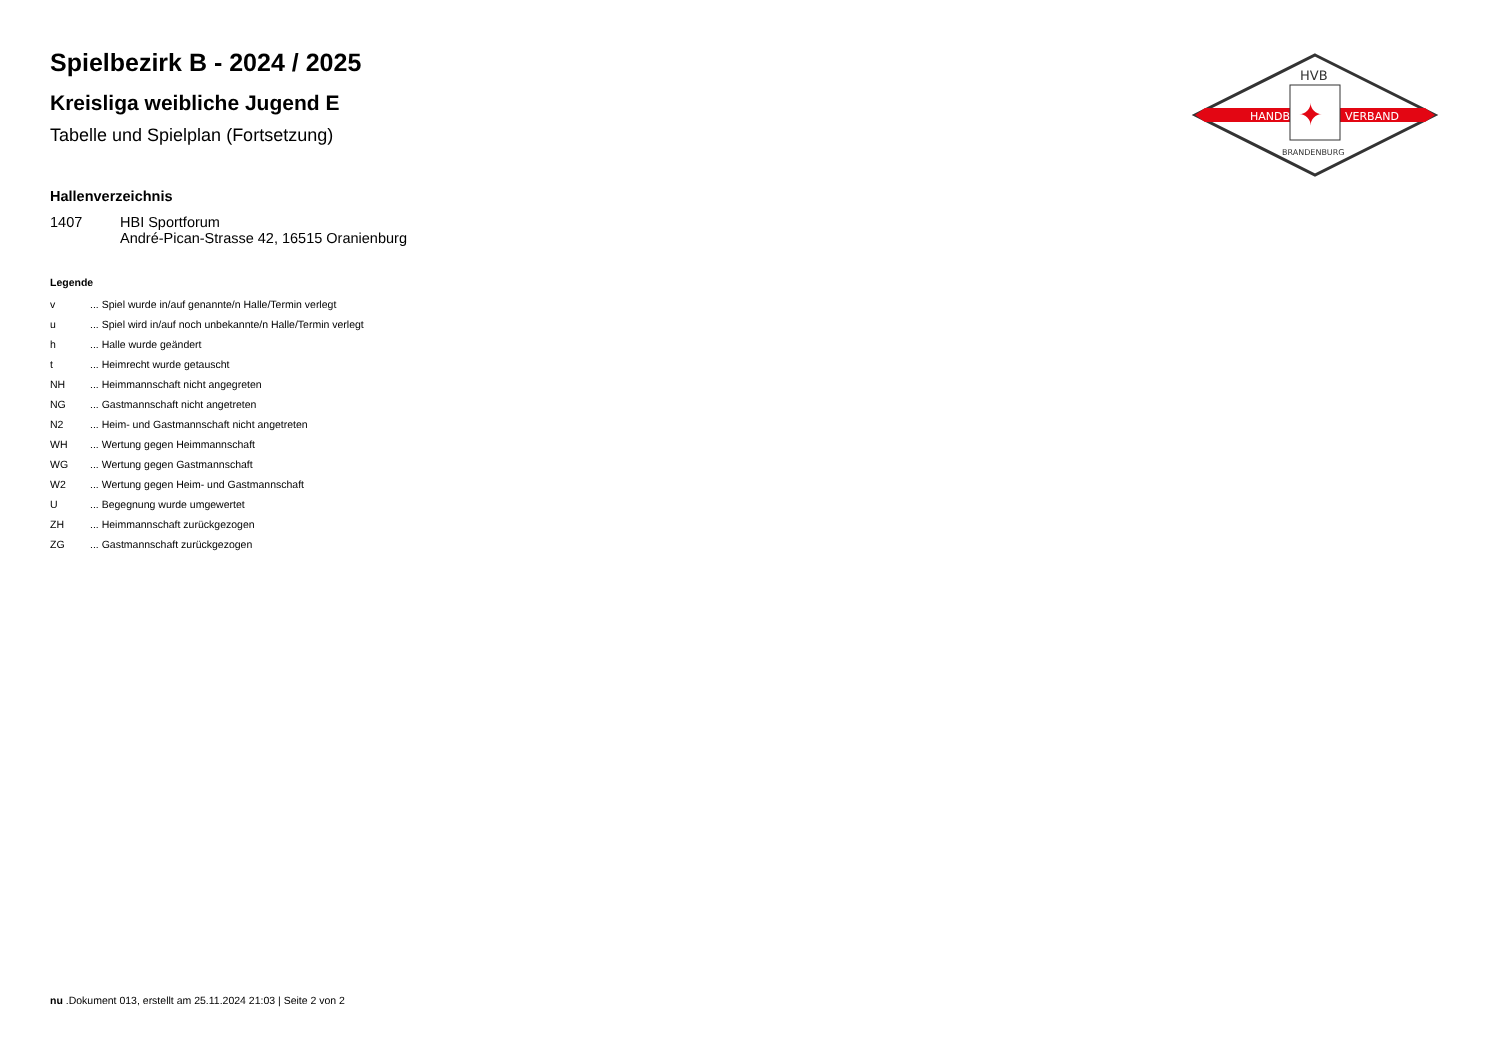HANDBALL
VERBAND
HVB
✦
BRANDENBURG
Spielbezirk B - 2024 / 2025
Kreisliga weibliche Jugend E
Tabelle und Spielplan (Fortsetzung)
Hallenverzeichnis
| 1407 | HBI Sportforum André-Pican-Strasse 42, 16515 Oranienburg |
Legende
| v | ... Spiel wurde in/auf genannte/n Halle/Termin verlegt |
| u | ... Spiel wird in/auf noch unbekannte/n Halle/Termin verlegt |
| h | ... Halle wurde geändert |
| t | ... Heimrecht wurde getauscht |
| NH | ... Heimmannschaft nicht angegreten |
| NG | ... Gastmannschaft nicht angetreten |
| N2 | ... Heim- und Gastmannschaft nicht angetreten |
| WH | ... Wertung gegen Heimmannschaft |
| WG | ... Wertung gegen Gastmannschaft |
| W2 | ... Wertung gegen Heim- und Gastmannschaft |
| U | ... Begegnung wurde umgewertet |
| ZH | ... Heimmannschaft zurückgezogen |
| ZG | ... Gastmannschaft zurückgezogen |
nu .Dokument 013, erstellt am 25.11.2024 21:03 | Seite 2 von 2